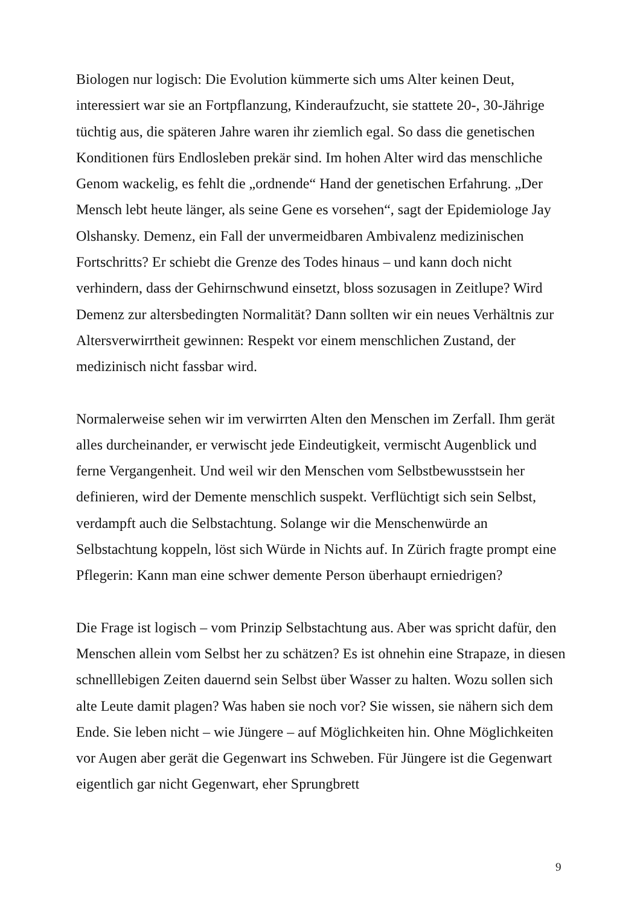Biologen nur logisch: Die Evolution kümmerte sich ums Alter keinen Deut, interessiert war sie an Fortpflanzung, Kinderaufzucht, sie stattete 20-, 30-Jährige tüchtig aus, die späteren Jahre waren ihr ziemlich egal. So dass die genetischen Konditionen fürs Endlosleben prekär sind. Im hohen Alter wird das menschliche Genom wackelig, es fehlt die „ordnende“ Hand der genetischen Erfahrung. „Der Mensch lebt heute länger, als seine Gene es vorsehen“, sagt der Epidemiologe Jay Olshansky. Demenz, ein Fall der unvermeidbaren Ambivalenz medizinischen Fortschritts? Er schiebt die Grenze des Todes hinaus – und kann doch nicht verhindern, dass der Gehirnschwund einsetzt, bloss sozusagen in Zeitlupe? Wird Demenz zur altersbedingten Normalität? Dann sollten wir ein neues Verhältnis zur Altersverwirrtheit gewinnen: Respekt vor einem menschlichen Zustand, der medizinisch nicht fassbar wird.
Normalerweise sehen wir im verwirrten Alten den Menschen im Zerfall. Ihm gerät alles durcheinander, er verwischt jede Eindeutigkeit, vermischt Augenblick und ferne Vergangenheit. Und weil wir den Menschen vom Selbstbewusstsein her definieren, wird der Demente menschlich suspekt. Verflüchtigt sich sein Selbst, verdampft auch die Selbstachtung. Solange wir die Menschenwürde an Selbstachtung koppeln, löst sich Würde in Nichts auf. In Zürich fragte prompt eine Pflegerin: Kann man eine schwer demente Person überhaupt erniedrigen?
Die Frage ist logisch – vom Prinzip Selbstachtung aus. Aber was spricht dafür, den Menschen allein vom Selbst her zu schätzen? Es ist ohnehin eine Strapaze, in diesen schnelllebigen Zeiten dauernd sein Selbst über Wasser zu halten. Wozu sollen sich alte Leute damit plagen? Was haben sie noch vor? Sie wissen, sie nähern sich dem Ende. Sie leben nicht – wie Jüngere – auf Möglichkeiten hin. Ohne Möglichkeiten vor Augen aber gerät die Gegenwart ins Schweben. Für Jüngere ist die Gegenwart eigentlich gar nicht Gegenwart, eher Sprungbrett
9